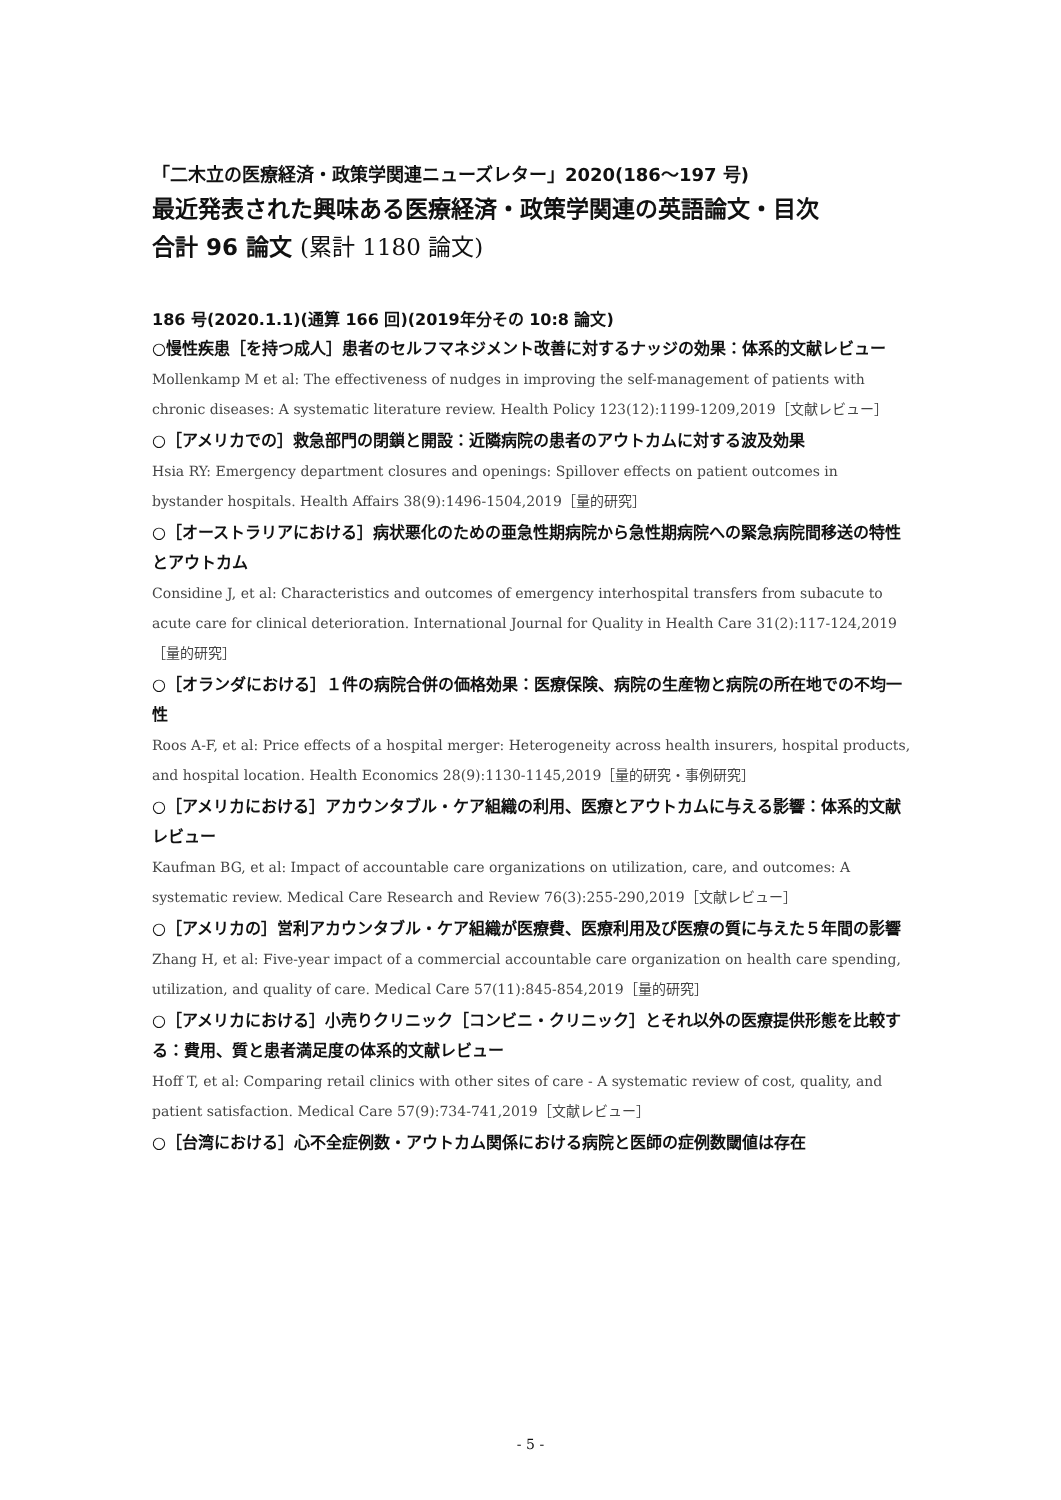「二木立の医療経済・政策学関連ニューズレター」2020(186～197 号)
最近発表された興味ある医療経済・政策学関連の英語論文・目次
合計 96 論文 (累計 1180 論文)
186 号(2020.1.1)(通算 166 回)(2019年分その 10:8 論文)
○慢性疾患［を持つ成人］患者のセルフマネジメント改善に対するナッジの効果：体系的文献レビュー
Mollenkamp M et al: The effectiveness of nudges in improving the self-management of patients with chronic diseases: A systematic literature review. Health Policy 123(12):1199-1209,2019［文献レビュー］
○［アメリカでの］救急部門の閉鎖と開設：近隣病院の患者のアウトカムに対する波及効果
Hsia RY: Emergency department closures and openings: Spillover effects on patient outcomes in bystander hospitals. Health Affairs 38(9):1496-1504,2019［量的研究］
○［オーストラリアにおける］病状悪化のための亜急性期病院から急性期病院への緊急病院間移送の特性とアウトカム
Considine J, et al: Characteristics and outcomes of emergency interhospital transfers from subacute to acute care for clinical deterioration. International Journal for Quality in Health Care 31(2):117-124,2019［量的研究］
○［オランダにおける］１件の病院合併の価格効果：医療保険、病院の生産物と病院の所在地での不均一性
Roos A-F, et al: Price effects of a hospital merger: Heterogeneity across health insurers, hospital products, and hospital location. Health Economics 28(9):1130-1145,2019［量的研究・事例研究］
○［アメリカにおける］アカウンタブル・ケア組織の利用、医療とアウトカムに与える影響：体系的文献レビュー
Kaufman BG, et al: Impact of accountable care organizations on utilization, care, and outcomes: A systematic review. Medical Care Research and Review 76(3):255-290,2019［文献レビュー］
○［アメリカの］営利アカウンタブル・ケア組織が医療費、医療利用及び医療の質に与えた５年間の影響
Zhang H, et al: Five-year impact of a commercial accountable care organization on health care spending, utilization, and quality of care. Medical Care 57(11):845-854,2019［量的研究］
○［アメリカにおける］小売りクリニック［コンビニ・クリニック］とそれ以外の医療提供形態を比較する：費用、質と患者満足度の体系的文献レビュー
Hoff T, et al: Comparing retail clinics with other sites of care - A systematic review of cost, quality, and patient satisfaction. Medical Care 57(9):734-741,2019［文献レビュー］
○［台湾における］心不全症例数・アウトカム関係における病院と医師の症例数閾値は存在
- 5 -